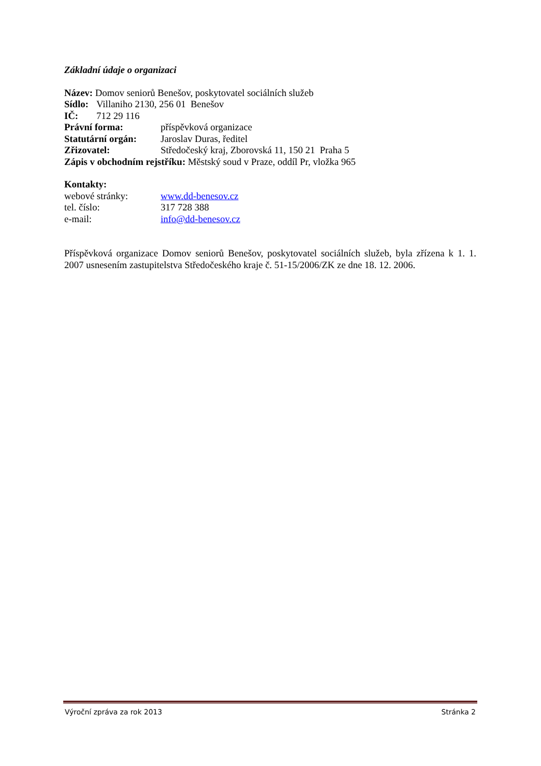Základní údaje o organizaci
Název: Domov seniorů Benešov, poskytovatel sociálních služeb
Sídlo: Villaniho 2130, 256 01 Benešov
IČ: 712 29 116
Právní forma: příspěvková organizace
Statutární orgán: Jaroslav Duras, ředitel
Zřizovatel: Středočeský kraj, Zborovská 11, 150 21 Praha 5
Zápis v obchodním rejstříku: Městský soud v Praze, oddíl Pr, vložka 965
Kontakty:
webové stránky: www.dd-benesov.cz
tel. číslo: 317 728 388
e-mail: info@dd-benesov.cz
Příspěvková organizace Domov seniorů Benešov, poskytovatel sociálních služeb, byla zřízena k 1. 1. 2007 usnesením zastupitelstva Středočeského kraje č. 51-15/2006/ZK ze dne 18. 12. 2006.
Výroční zpráva za rok 2013 Stránka 2